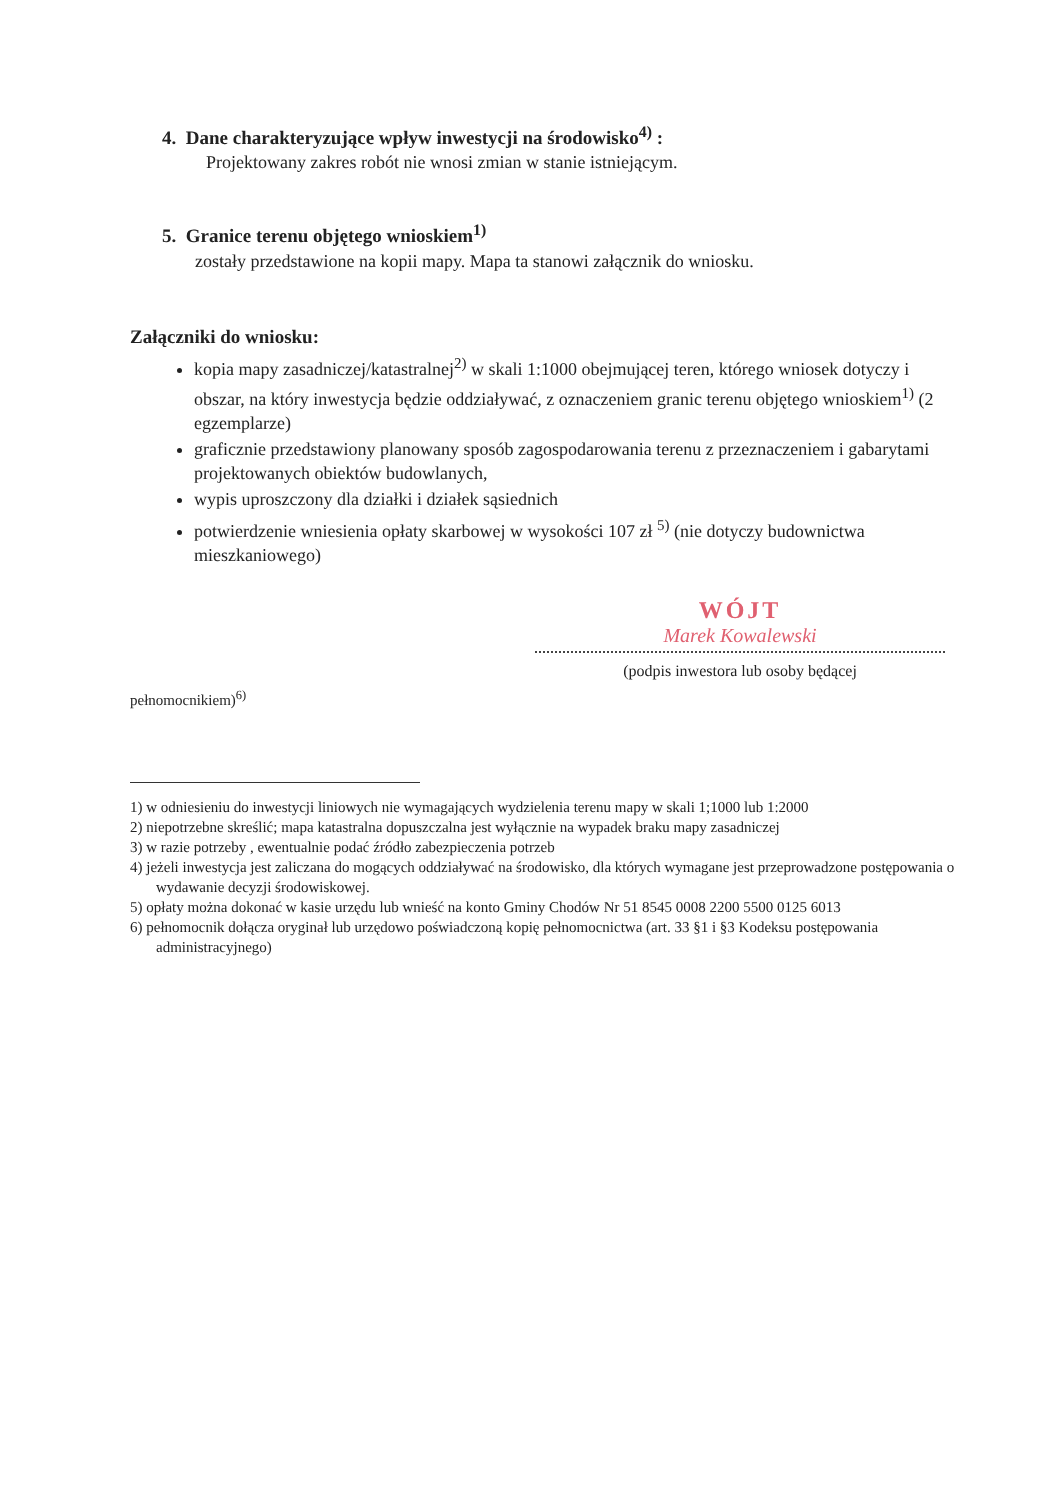4. Dane charakteryzujące wpływ inwestycji na środowisko<sup>4)</sup> :
Projektowany zakres robót nie wnosi zmian w stanie istniejącym.
5. Granice terenu objętego wnioskiem<sup>1)</sup>
zostały przedstawione na kopii mapy. Mapa ta stanowi załącznik do wniosku.
Załączniki do wniosku:
kopia mapy zasadniczej/katastralnej<sup>2)</sup> w skali 1:1000 obejmującej teren, którego wniosek dotyczy i obszar, na który inwestycja będzie oddziaływać, z oznaczeniem granic terenu objętego wnioskiem<sup>1)</sup> (2 egzemplarze)
graficznie przedstawiony planowany sposób zagospodarowania terenu z przeznaczeniem i gabarytami projektowanych obiektów budowlanych,
wypis uproszczony dla działki i działek sąsiednich
potwierdzenie wniesienia opłaty skarbowej w wysokości 107 zł <sup>5)</sup> (nie dotyczy budownictwa mieszkaniowego)
WÓJT
Marek Kowalewski
(podpis inwestora lub osoby będącej
pełnomocnikiem)<sup>6)</sup>
1) w odniesieniu do inwestycji liniowych nie wymagających wydzielenia terenu mapy w skali 1;1000 lub 1:2000
2) niepotrzebne skreślić; mapa katastralna dopuszczalna jest wyłącznie na wypadek braku mapy zasadniczej
3) w razie potrzeby , ewentualnie podać źródło zabezpieczenia potrzeb
4) jeżeli inwestycja jest zaliczana do mogących oddziaływać na środowisko, dla których wymagane jest przeprowadzone postępowania o wydawanie decyzji środowiskowej.
5) opłaty można dokonać w kasie urzędu lub wnieść na konto Gminy Chodów Nr 51 8545 0008 2200 5500 0125 6013
6) pełnomocnik dołącza oryginał lub urzędowo poświadczoną kopię pełnomocnictwa (art. 33 §1 i §3 Kodeksu postępowania administracyjnego)